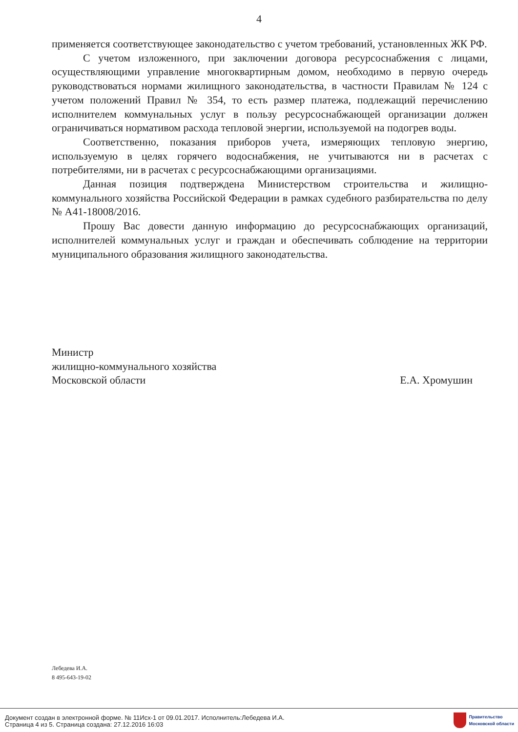4
применяется соответствующее законодательство с учетом требований, установленных ЖК РФ.
С учетом изложенного, при заключении договора ресурсоснабжения с лицами, осуществляющими управление многоквартирным домом, необходимо в первую очередь руководствоваться нормами жилищного законодательства, в частности Правилам № 124 с учетом положений Правил № 354, то есть размер платежа, подлежащий перечислению исполнителем коммунальных услуг в пользу ресурсоснабжающей организации должен ограничиваться нормативом расхода тепловой энергии, используемой на подогрев воды.
Соответственно, показания приборов учета, измеряющих тепловую энергию, используемую в целях горячего водоснабжения, не учитываются ни в расчетах с потребителями, ни в расчетах с ресурсоснабжающими организациями.
Данная позиция подтверждена Министерством строительства и жилищно-коммунального хозяйства Российской Федерации в рамках судебного разбирательства по делу № А41-18008/2016.
Прошу Вас довести данную информацию до ресурсоснабжающих организаций, исполнителей коммунальных услуг и граждан и обеспечивать соблюдение на территории муниципального образования жилищного законодательства.
Министр
жилищно-коммунального хозяйства
Московской области Е.А. Хромушин
Лебедева И.А.
8 495-643-19-02
Документ создан в электронной форме. № 11Исх-1 от 09.01.2017. Исполнитель:Лебедева И.А.
Страница 4 из 5. Страница создана: 27.12.2016 16:03
Правительство
Московской области